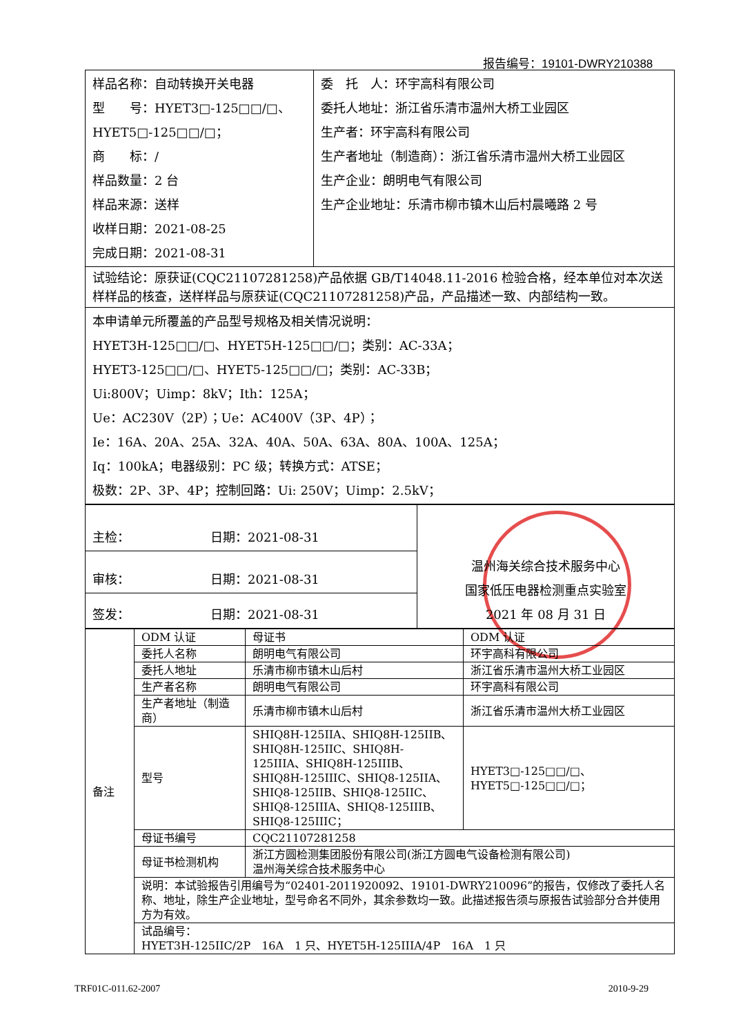报告编号：19101-DWRY210388
| 样品名称：自动转换开关电器 型 号：HYET3□-125□□/□、 HYET5□-125□□/□； 商 标：/ 样品数量：2 台 样品来源：送样 收样日期：2021-08-25 完成日期：2021-08-31 | 委 托 人：环宇高科有限公司 委托人地址：浙江省乐清市温州大桥工业园区 生产者：环宇高科有限公司 生产者地址（制造商）：浙江省乐清市温州大桥工业园区 生产企业：朗明电气有限公司 生产企业地址：乐清市柳市镇木山后村晨曦路 2 号 |
| 试验结论：原获证(CQC21107281258)产品依据 GB/T14048.11-2016 检验合格，经本单位对本次送样样品的核查，送样样品与原获证(CQC21107281258)产品，产品描述一致、内部结构一致。 | |
| 本申请单元所覆盖的产品型号规格及相关情况说明： HYET3H-125□□/□、HYET5H-125□□/□；类别：AC-33A； HYET3-125□□/□、HYET5-125□□/□；类别：AC-33B； Ui:800V；Uimp：8kV；Ith：125A； Ue：AC230V（2P）；Ue：AC400V（3P、4P）； Ie：16A、20A、25A、32A、40A、50A、63A、80A、100A、125A； Iq：100kA；电器级别：PC 级；转换方式：ATSE； 极数：2P、3P、4P；控制回路：Ui: 250V；Uimp：2.5kV； | |
| 主检： 日期：2021-08-31 | 温州海关综合技术服务中心 国家低压电器检测重点实验室 2021 年 08 月 31 日 |
| 审核： 日期：2021-08-31 | |
| 签发： 日期：2021-08-31 | |
| 备注 | ODM 认证 | 母证书 | ODM 认证 |
| | 委托人名称 | 朗明电气有限公司 | 环宇高科有限公司 |
| | 委托人地址 | 乐清市柳市镇木山后村 | 浙江省乐清市温州大桥工业园区 |
| | 生产者名称 | 朗明电气有限公司 | 环宇高科有限公司 |
| | 生产者地址（制造商） | 乐清市柳市镇木山后村 | 浙江省乐清市温州大桥工业园区 |
| | 型号 | SHIQ8H-125IIA、SHIQ8H-125IIB、SHIQ8H-125IIC、SHIQ8H-125IIIA、SHIQ8H-125IIIB、SHIQ8H-125IIIC、SHIQ8-125IIA、SHIQ8-125IIB、SHIQ8-125IIC、SHIQ8-125IIIA、SHIQ8-125IIIB、SHIQ8-125IIIC； | HYET3□-125□□/□、 HYET5□-125□□/□； |
| | 母证书编号 | CQC21107281258 | |
| | 母证书检测机构 | 浙江方圆检测集团股份有限公司(浙江方圆电气设备检测有限公司) 温州海关综合技术服务中心 | |
| | 说明：本试验报告引用编号为“02401-2011920092、19101-DWRY210096”的报告，仅修改了委托人名称、地址，除生产企业地址，型号命名不同外，其余参数均一致。此描述报告须与原报告试验部分合并使用方为有效。 | | |
| | 试品编号： HYET3H-125IIC/2P 16A 1 只、HYET5H-125IIIA/4P 16A 1 只 | | |
TRF01C-011.62-2007 2010-9-29